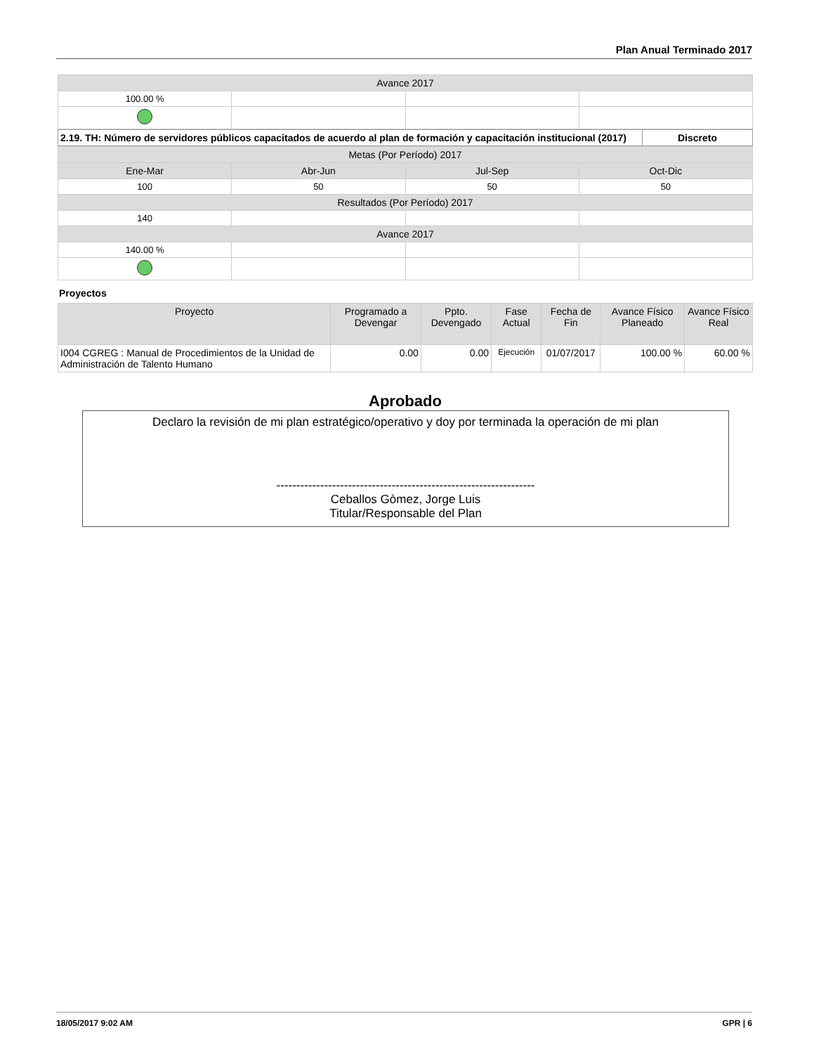Plan Anual Terminado 2017
| Avance 2017 | | | |
| 100.00 % | | | |
| 2.19. TH: Número de servidores públicos capacitados de acuerdo al plan de formación y capacitación institucional (2017) | Discreto |
| Metas (Por Período) 2017 | | | |
| Ene-Mar | Abr-Jun | Jul-Sep | Oct-Dic |
| 100 | 50 | 50 | 50 |
| Resultados (Por Período) 2017 | | | |
| 140 | | | |
| Avance 2017 | | | |
| 140.00 % | | | |
Proyectos
| Proyecto | Programado a Devengar | Ppto. Devengado | Fase Actual | Fecha de Fin | Avance Físico Planeado | Avance Físico Real |
| --- | --- | --- | --- | --- | --- | --- |
| I004 CGREG : Manual de Procedimientos de la Unidad de Administración de Talento Humano | 0.00 | 0.00 | Ejecución | 01/07/2017 | 100.00 % | 60.00 % |
Aprobado
Declaro la revisión de mi plan estratégico/operativo y doy por terminada la operación de mi plan
-----------------------------------------------------------------
Ceballos Gòmez, Jorge Luis
Titular/Responsable del Plan
18/05/2017 9:02 AM GPR | 6